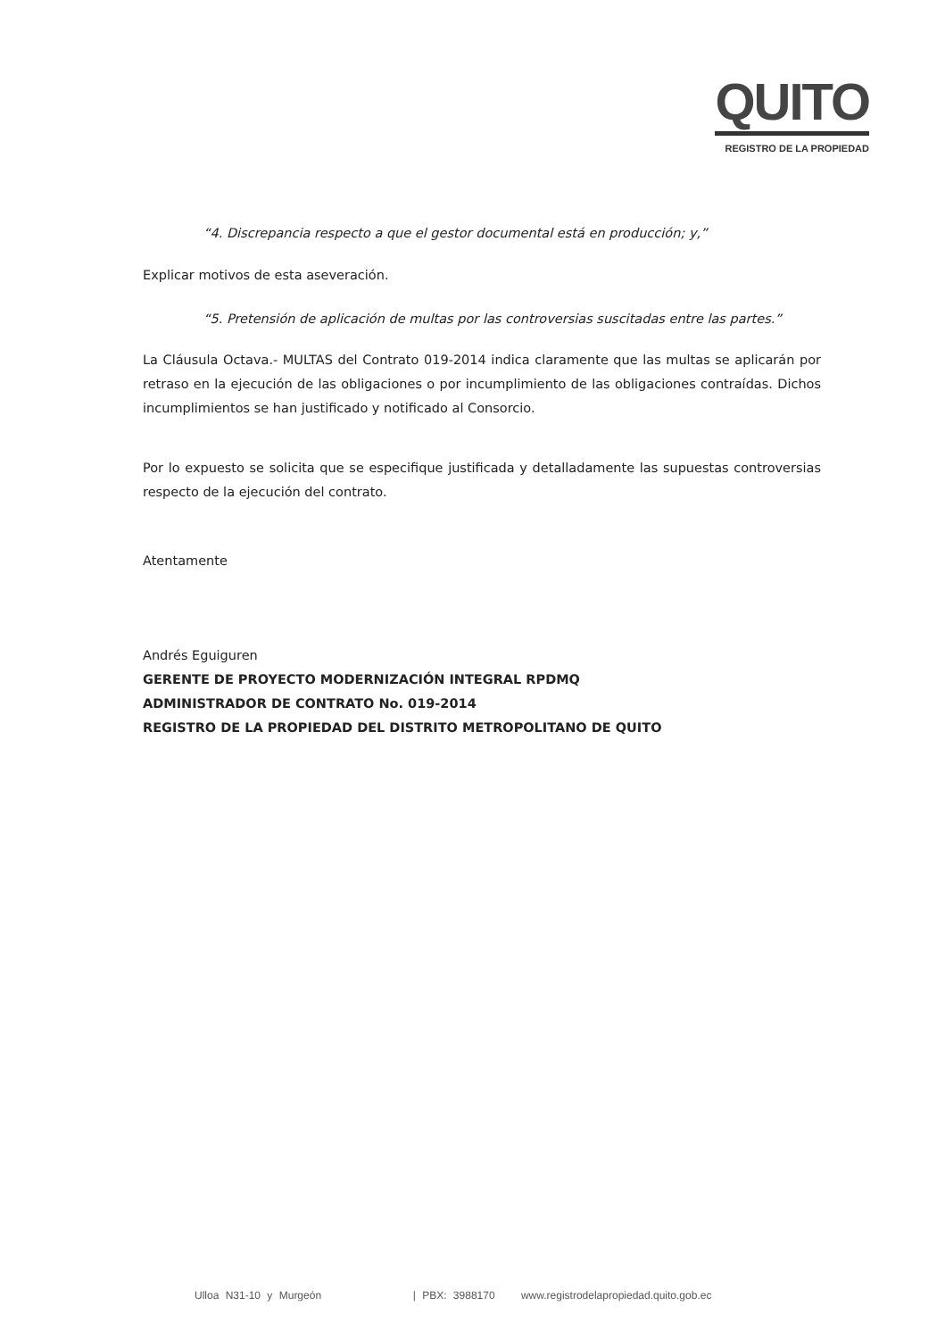QUITO
REGISTRO DE LA PROPIEDAD
“4. Discrepancia respecto a que el gestor documental está en producción; y,”
Explicar motivos de esta aseveración.
“5. Pretensión de aplicación de multas por las controversias suscitadas entre las partes.”
La Cláusula Octava.- MULTAS del Contrato 019-2014 indica claramente que las multas se aplicarán por retraso en la ejecución de las obligaciones o por incumplimiento de las obligaciones contraídas. Dichos incumplimientos se han justificado y notificado al Consorcio.
Por lo expuesto se solicita que se especifique justificada y detalladamente las supuestas controversias respecto de la ejecución del contrato.
Atentamente
Andrés Eguiguren
GERENTE DE PROYECTO MODERNIZACIÓN INTEGRAL RPDMQ
ADMINISTRADOR DE CONTRATO No. 019-2014
REGISTRO DE LA PROPIEDAD DEL DISTRITO METROPOLITANO DE QUITO
Ulloa N31-10 y Murgeón | PBX: 3988170 www.registrodelapropiedad.quito.gob.ec